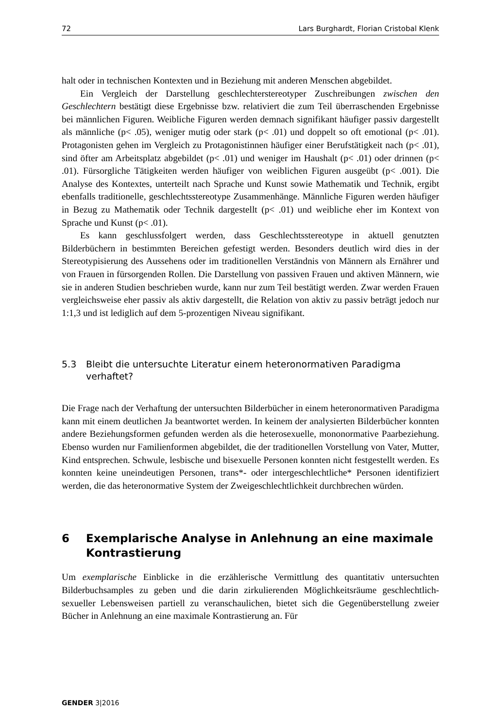72 Lars Burghardt, Florian Cristobal Klenk
halt oder in technischen Kontexten und in Beziehung mit anderen Menschen abgebildet.
Ein Vergleich der Darstellung geschlechterstereotyper Zuschreibungen zwischen den Geschlechtern bestätigt diese Ergebnisse bzw. relativiert die zum Teil überraschenden Ergebnisse bei männlichen Figuren. Weibliche Figuren werden demnach signifikant häufiger passiv dargestellt als männliche (p< .05), weniger mutig oder stark (p< .01) und doppelt so oft emotional (p< .01). Protagonisten gehen im Vergleich zu Protagonistinnen häufiger einer Berufstätigkeit nach (p< .01), sind öfter am Arbeitsplatz abgebildet (p< .01) und weniger im Haushalt (p< .01) oder drinnen (p< .01). Fürsorgliche Tätigkeiten werden häufiger von weiblichen Figuren ausgeübt (p< .001). Die Analyse des Kontextes, unterteilt nach Sprache und Kunst sowie Mathematik und Technik, ergibt ebenfalls traditionelle, geschlechtsstereotype Zusammenhänge. Männliche Figuren werden häufiger in Bezug zu Mathematik oder Technik dargestellt (p< .01) und weibliche eher im Kontext von Sprache und Kunst (p< .01).
Es kann geschlussfolgert werden, dass Geschlechtsstereotype in aktuell genutzten Bilderbüchern in bestimmten Bereichen gefestigt werden. Besonders deutlich wird dies in der Stereotypisierung des Aussehens oder im traditionellen Verständnis von Männern als Ernährer und von Frauen in fürsorgenden Rollen. Die Darstellung von passiven Frauen und aktiven Männern, wie sie in anderen Studien beschrieben wurde, kann nur zum Teil bestätigt werden. Zwar werden Frauen vergleichsweise eher passiv als aktiv dargestellt, die Relation von aktiv zu passiv beträgt jedoch nur 1:1,3 und ist lediglich auf dem 5-prozentigen Niveau signifikant.
5.3 Bleibt die untersuchte Literatur einem heteronormativen Paradigma verhaftet?
Die Frage nach der Verhaftung der untersuchten Bilderbücher in einem heteronormativen Paradigma kann mit einem deutlichen Ja beantwortet werden. In keinem der analysierten Bilderbücher konnten andere Beziehungsformen gefunden werden als die heterosexuelle, mononormative Paarbeziehung. Ebenso wurden nur Familienformen abgebildet, die der traditionellen Vorstellung von Vater, Mutter, Kind entsprechen. Schwule, lesbische und bisexuelle Personen konnten nicht festgestellt werden. Es konnten keine uneindeutigen Personen, trans*- oder intergeschlechtliche* Personen identifiziert werden, die das heteronormative System der Zweigeschlechtlichkeit durchbrechen würden.
6 Exemplarische Analyse in Anlehnung an eine maximale Kontrastierung
Um exemplarische Einblicke in die erzählerische Vermittlung des quantitativ untersuchten Bilderbuchsamples zu geben und die darin zirkulierenden Möglichkeitsräume geschlechtlich-sexueller Lebensweisen partiell zu veranschaulichen, bietet sich die Gegenüberstellung zweier Bücher in Anlehnung an eine maximale Kontrastierung an. Für
GENDER 3|2016